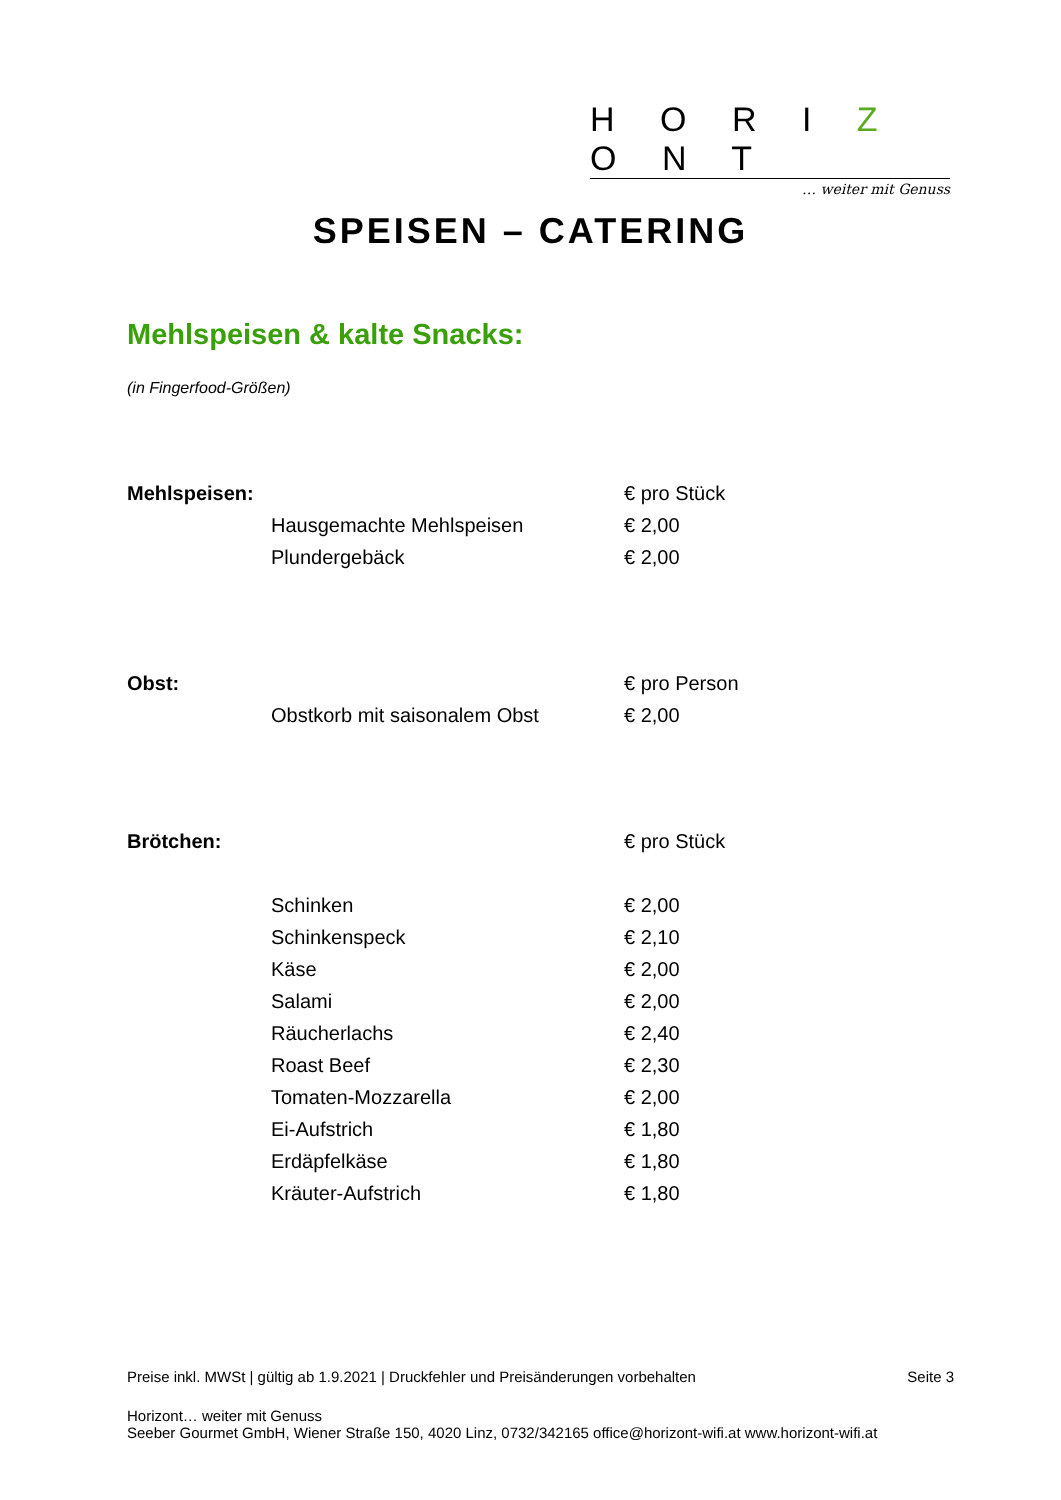H O R I Z O N T
… weiter mit Genuss
SPEISEN – CATERING
Mehlspeisen & kalte Snacks:
(in Fingerfood-Größen)
| Mehlspeisen: | | € pro Stück |
| | Hausgemachte Mehlspeisen | € 2,00 |
| | Plundergebäck | € 2,00 |
| Obst: | | € pro Person |
| | Obstkorb mit saisonalem Obst | € 2,00 |
| Brötchen: | | € pro Stück |
| | Schinken | € 2,00 |
| | Schinkenspeck | € 2,10 |
| | Käse | € 2,00 |
| | Salami | € 2,00 |
| | Räucherlachs | € 2,40 |
| | Roast Beef | € 2,30 |
| | Tomaten-Mozzarella | € 2,00 |
| | Ei-Aufstrich | € 1,80 |
| | Erdäpfelkäse | € 1,80 |
| | Kräuter-Aufstrich | € 1,80 |
Preise inkl. MWSt | gültig ab 1.9.2021 | Druckfehler und Preisänderungen vorbehalten Seite 3
Horizont… weiter mit Genuss
Seeber Gourmet GmbH, Wiener Straße 150, 4020 Linz, 0732/342165 office@horizont-wifi.at www.horizont-wifi.at